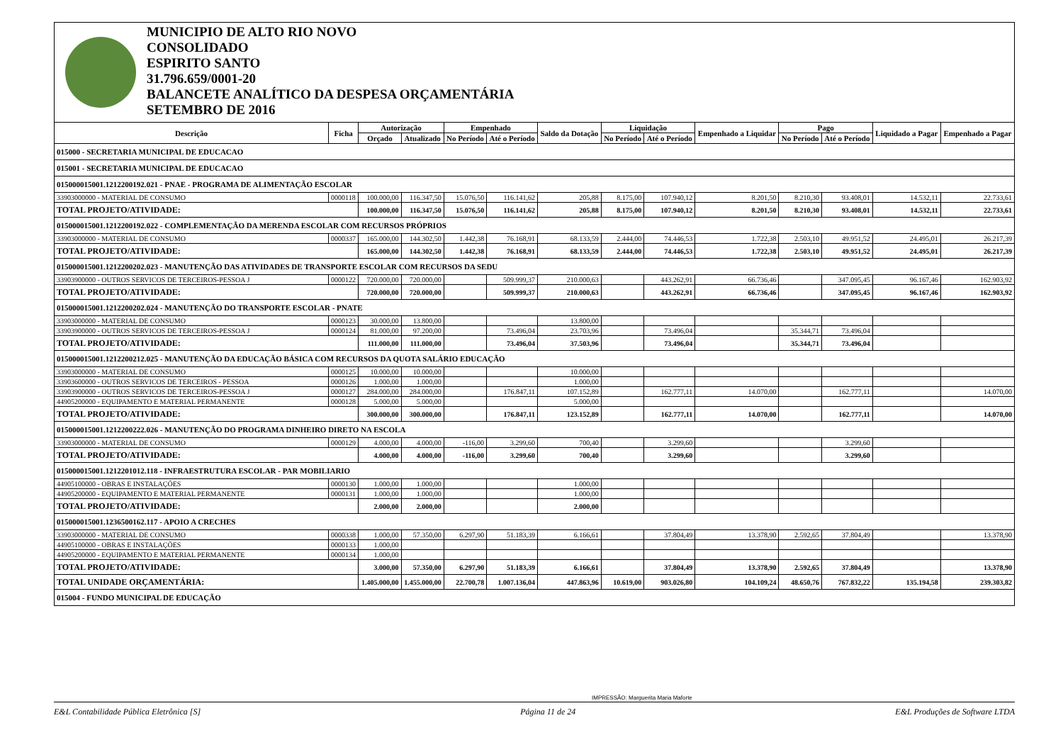MUNICIPIO DE ALTO RIO NOVO
CONSOLIDADO
ESPIRITO SANTO
31.796.659/0001-20
BALANCETE ANALÍTICO DA DESPESA ORÇAMENTÁRIA
SETEMBRO DE 2016
| Descrição | Ficha | Autorização | | Empenhado | | Saldo da Dotação | Liquidação | | Empenhado a Liquidar | Pago | | Liquidado a Pagar | Empenhado a Pagar |
| --- | --- | --- | --- | --- | --- | --- | --- | --- | --- | --- | --- | --- | --- |
| | | Orçado | Atualizado | No Período | Até o Período | | No Período | Até o Período | | No Período | Até o Período | | |
| 015000 - SECRETARIA MUNICIPAL DE EDUCACAO | | | | | | | | | | | | | |
| 015001 - SECRETARIA MUNICIPAL DE EDUCACAO | | | | | | | | | | | | | |
| 015000015001.1212200192.021 - PNAE - PROGRAMA DE ALIMENTAÇÃO ESCOLAR | | | | | | | | | | | | | |
| 33903000000 - MATERIAL DE CONSUMO | 0000118 | 100.000,00 | 116.347,50 | 15.076,50 | 116.141,62 | 205,88 | 8.175,00 | 107.940,12 | 8.201,50 | 8.210,30 | 93.408,01 | 14.532,11 | 22.733,61 |
| TOTAL PROJETO/ATIVIDADE: | | 100.000,00 | 116.347,50 | 15.076,50 | 116.141,62 | 205,88 | 8.175,00 | 107.940,12 | 8.201,50 | 8.210,30 | 93.408,01 | 14.532,11 | 22.733,61 |
| 015000015001.1212200192.022 - COMPLEMENTAÇÃO DA MERENDA ESCOLAR COM RECURSOS PRÓPRIOS | | | | | | | | | | | | | |
| 33903000000 - MATERIAL DE CONSUMO | 0000337 | 165.000,00 | 144.302,50 | 1.442,38 | 76.168,91 | 68.133,59 | 2.444,00 | 74.446,53 | 1.722,38 | 2.503,10 | 49.951,52 | 24.495,01 | 26.217,39 |
| TOTAL PROJETO/ATIVIDADE: | | 165.000,00 | 144.302,50 | 1.442,38 | 76.168,91 | 68.133,59 | 2.444,00 | 74.446,53 | 1.722,38 | 2.503,10 | 49.951,52 | 24.495,01 | 26.217,39 |
| 015000015001.1212200202.023 - MANUTENÇÃO DAS ATIVIDADES DE TRANSPORTE ESCOLAR COM RECURSOS DA SEDU | | | | | | | | | | | | | |
| 33903900000 - OUTROS SERVICOS DE TERCEIROS-PESSOA J | 0000122 | 720.000,00 | 720.000,00 | | 509.999,37 | 210.000,63 | | 443.262,91 | 66.736,46 | | 347.095,45 | 96.167,46 | 162.903,92 |
| TOTAL PROJETO/ATIVIDADE: | | 720.000,00 | 720.000,00 | | 509.999,37 | 210.000,63 | | 443.262,91 | 66.736,46 | | 347.095,45 | 96.167,46 | 162.903,92 |
| 015000015001.1212200202.024 - MANUTENÇÃO DO TRANSPORTE ESCOLAR - PNATE | | | | | | | | | | | | | |
| 33903000000 - MATERIAL DE CONSUMO | 0000123 | 30.000,00 | 13.800,00 | | | 13.800,00 | | | | | | | |
| 33903900000 - OUTROS SERVICOS DE TERCEIROS-PESSOA J | 0000124 | 81.000,00 | 97.200,00 | | 73.496,04 | 23.703,96 | | 73.496,04 | | 35.344,71 | 73.496,04 | | |
| TOTAL PROJETO/ATIVIDADE: | | 111.000,00 | 111.000,00 | | 73.496,04 | 37.503,96 | | 73.496,04 | | 35.344,71 | 73.496,04 | | |
| 015000015001.1212200212.025 - MANUTENÇÃO DA EDUCAÇÃO BÁSICA COM RECURSOS DA QUOTA SALÁRIO EDUCAÇÃO | | | | | | | | | | | | | |
| 33903000000 - MATERIAL DE CONSUMO | 0000125 | 10.000,00 | 10.000,00 | | | 10.000,00 | | | | | | | |
| 33903600000 - OUTROS SERVICOS DE TERCEIROS - PESSOA | 0000126 | 1.000,00 | 1.000,00 | | | 1.000,00 | | | | | | | |
| 33903900000 - OUTROS SERVICOS DE TERCEIROS-PESSOA J | 0000127 | 284.000,00 | 284.000,00 | | 176.847,11 | 107.152,89 | | 162.777,11 | 14.070,00 | | 162.777,11 | | 14.070,00 |
| 44905200000 - EQUIPAMENTO E MATERIAL PERMANENTE | 0000128 | 5.000,00 | 5.000,00 | | | 5.000,00 | | | | | | | |
| TOTAL PROJETO/ATIVIDADE: | | 300.000,00 | 300.000,00 | | 176.847,11 | 123.152,89 | | 162.777,11 | 14.070,00 | | 162.777,11 | | 14.070,00 |
| 015000015001.1212200222.026 - MANUTENÇÃO DO PROGRAMA DINHEIRO DIRETO NA ESCOLA | | | | | | | | | | | | | |
| 33903000000 - MATERIAL DE CONSUMO | 0000129 | 4.000,00 | 4.000,00 | -116,00 | 3.299,60 | 700,40 | | 3.299,60 | | | 3.299,60 | | |
| TOTAL PROJETO/ATIVIDADE: | | 4.000,00 | 4.000,00 | -116,00 | 3.299,60 | 700,40 | | 3.299,60 | | | 3.299,60 | | |
| 015000015001.1212201012.118 - INFRAESTRUTURA ESCOLAR - PAR MOBILIARIO | | | | | | | | | | | | | |
| 44905100000 - OBRAS E INSTALAÇÕES | 0000130 | 1.000,00 | 1.000,00 | | | 1.000,00 | | | | | | | |
| 44905200000 - EQUIPAMENTO E MATERIAL PERMANENTE | 0000131 | 1.000,00 | 1.000,00 | | | 1.000,00 | | | | | | | |
| TOTAL PROJETO/ATIVIDADE: | | 2.000,00 | 2.000,00 | | | 2.000,00 | | | | | | | |
| 015000015001.1236500162.117 - APOIO A CRECHES | | | | | | | | | | | | | |
| 33903000000 - MATERIAL DE CONSUMO | 0000338 | 1.000,00 | 57.350,00 | 6.297,90 | 51.183,39 | 6.166,61 | | 37.804,49 | 13.378,90 | 2.592,65 | 37.804,49 | | 13.378,90 |
| 44905100000 - OBRAS E INSTALAÇÕES | 0000133 | 1.000,00 | | | | | | | | | | | |
| 44905200000 - EQUIPAMENTO E MATERIAL PERMANENTE | 0000134 | 1.000,00 | | | | | | | | | | | |
| TOTAL PROJETO/ATIVIDADE: | | 3.000,00 | 57.350,00 | 6.297,90 | 51.183,39 | 6.166,61 | | 37.804,49 | 13.378,90 | 2.592,65 | 37.804,49 | | 13.378,90 |
| TOTAL UNIDADE ORÇAMENTÁRIA: | | 1.405.000,00 | 1.455.000,00 | 22.700,78 | 1.007.136,04 | 447.863,96 | 10.619,00 | 903.026,80 | 104.109,24 | 48.650,76 | 767.832,22 | 135.194,58 | 239.303,82 |
| 015004 - FUNDO MUNICIPAL DE EDUCAÇÃO | | | | | | | | | | | | | |
IMPRESSÃO: Marguerita Maria Maforte
E&L Contabilidade Pública Eletrônica [S] Página 11 de 24 E&L Produções de Software LTDA